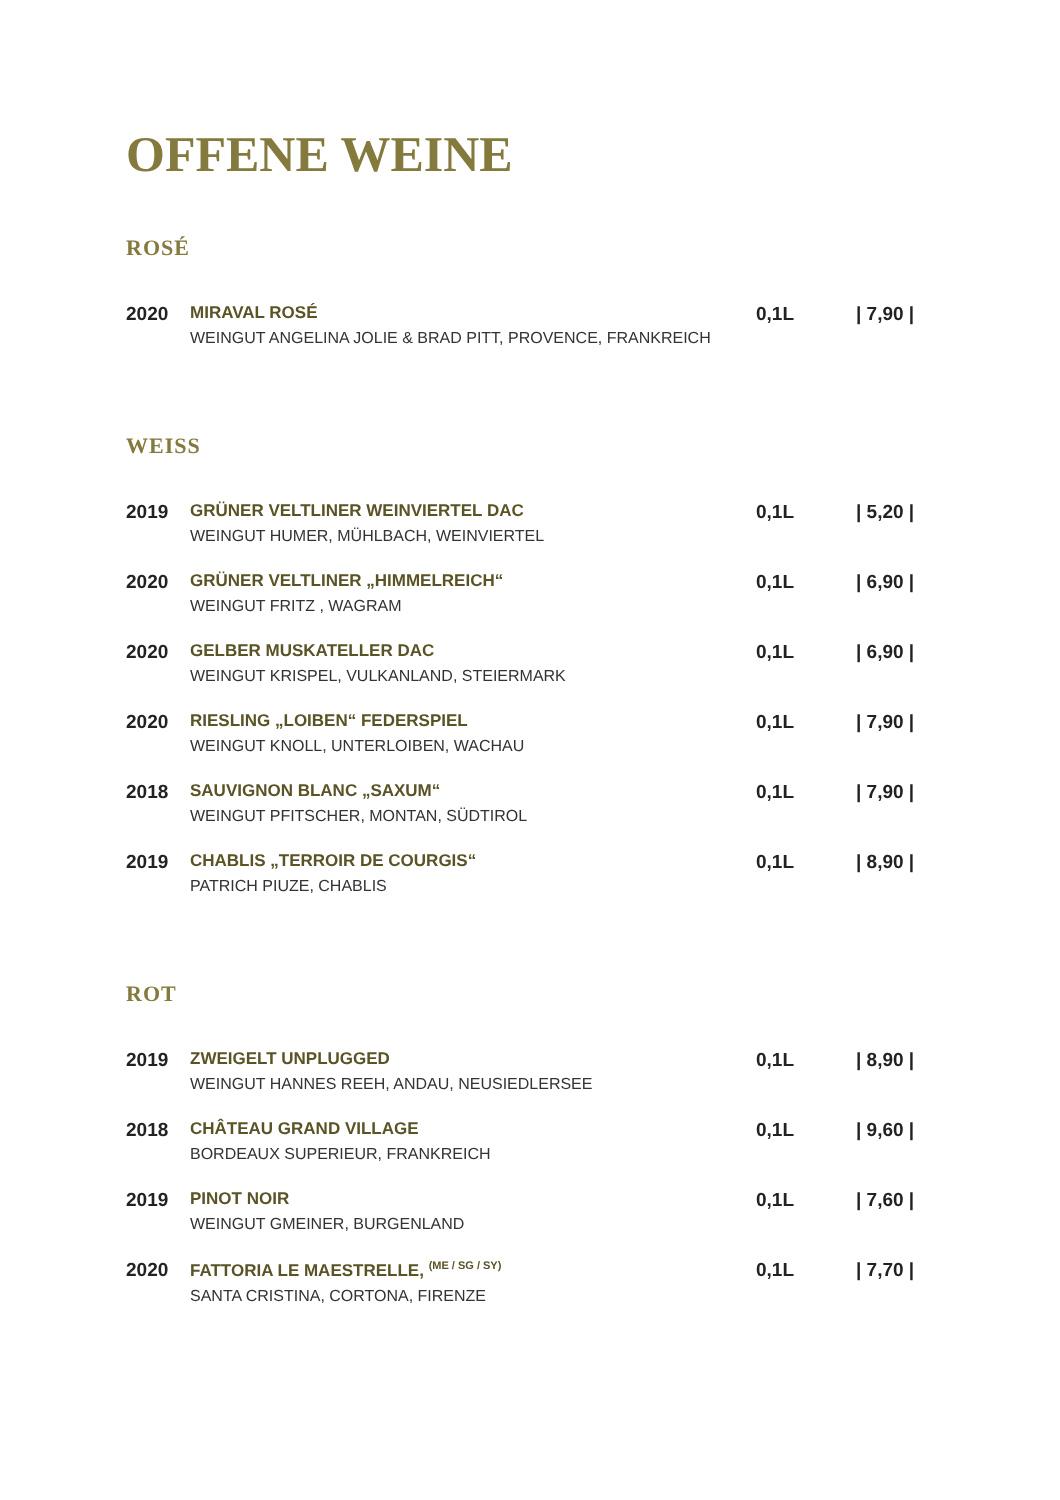OFFENE WEINE
ROSÉ
| 2020 | MIRAVAL ROSÉ WEINGUT ANGELINA JOLIE & BRAD PITT, PROVENCE, FRANKREICH | 0,1L | / 7,90 / |
WEISS
| 2019 | GRÜNER VELTLINER WEINVIERTEL DAC WEINGUT HUMER, MÜHLBACH, WEINVIERTEL | 0,1L | / 5,20 / |
| 2020 | GRÜNER VELTLINER „HIMMELREICH“ WEINGUT FRITZ , WAGRAM | 0,1L | / 6,90 / |
| 2020 | GELBER MUSKATELLER DAC WEINGUT KRISPEL, VULKANLAND, STEIERMARK | 0,1L | / 6,90 / |
| 2020 | RIESLING „LOIBEN“ FEDERSPIEL WEINGUT KNOLL, UNTERLOIBEN, WACHAU | 0,1L | / 7,90 / |
| 2018 | SAUVIGNON BLANC „SAXUM“ WEINGUT PFITSCHER, MONTAN, SÜDTIROL | 0,1L | / 7,90 / |
| 2019 | CHABLIS „TERROIR DE COURGIS“ PATRICH PIUZE, CHABLIS | 0,1L | / 8,90 / |
ROT
| 2019 | ZWEIGELT UNPLUGGED WEINGUT HANNES REEH, ANDAU, NEUSIEDLERSEE | 0,1L | / 8,90 / |
| 2018 | CHÂTEAU GRAND VILLAGE BORDEAUX SUPERIEUR, FRANKREICH | 0,1L | / 9,60 / |
| 2019 | PINOT NOIR WEINGUT GMEINER, BURGENLAND | 0,1L | / 7,60 / |
| 2020 | FATTORIA LE MAESTRELLE, <sup>(ME / SG / SY)</sup> SANTA CRISTINA, CORTONA, FIRENZE | 0,1L | / 7,70 / |